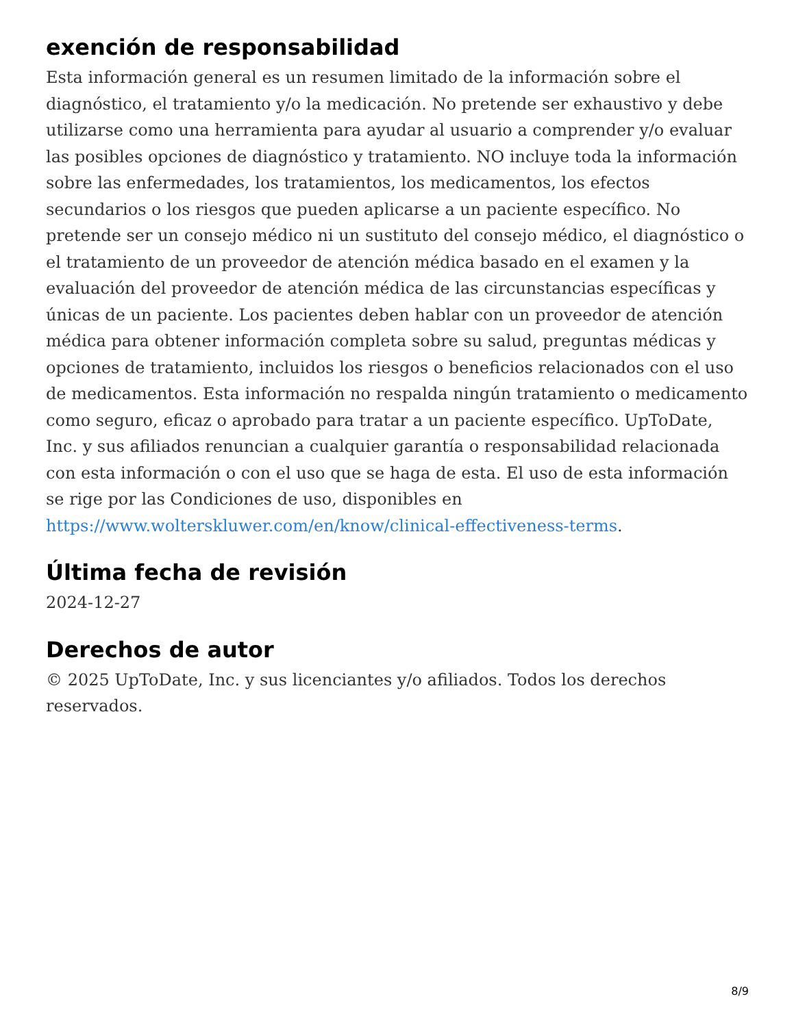exención de responsabilidad
Esta información general es un resumen limitado de la información sobre el diagnóstico, el tratamiento y/o la medicación. No pretende ser exhaustivo y debe utilizarse como una herramienta para ayudar al usuario a comprender y/o evaluar las posibles opciones de diagnóstico y tratamiento. NO incluye toda la información sobre las enfermedades, los tratamientos, los medicamentos, los efectos secundarios o los riesgos que pueden aplicarse a un paciente específico. No pretende ser un consejo médico ni un sustituto del consejo médico, el diagnóstico o el tratamiento de un proveedor de atención médica basado en el examen y la evaluación del proveedor de atención médica de las circunstancias específicas y únicas de un paciente. Los pacientes deben hablar con un proveedor de atención médica para obtener información completa sobre su salud, preguntas médicas y opciones de tratamiento, incluidos los riesgos o beneficios relacionados con el uso de medicamentos. Esta información no respalda ningún tratamiento o medicamento como seguro, eficaz o aprobado para tratar a un paciente específico. UpToDate, Inc. y sus afiliados renuncian a cualquier garantía o responsabilidad relacionada con esta información o con el uso que se haga de esta. El uso de esta información se rige por las Condiciones de uso, disponibles en https://www.wolterskluwer.com/en/know/clinical-effectiveness-terms.
Última fecha de revisión
2024-12-27
Derechos de autor
© 2025 UpToDate, Inc. y sus licenciantes y/o afiliados. Todos los derechos reservados.
8/9